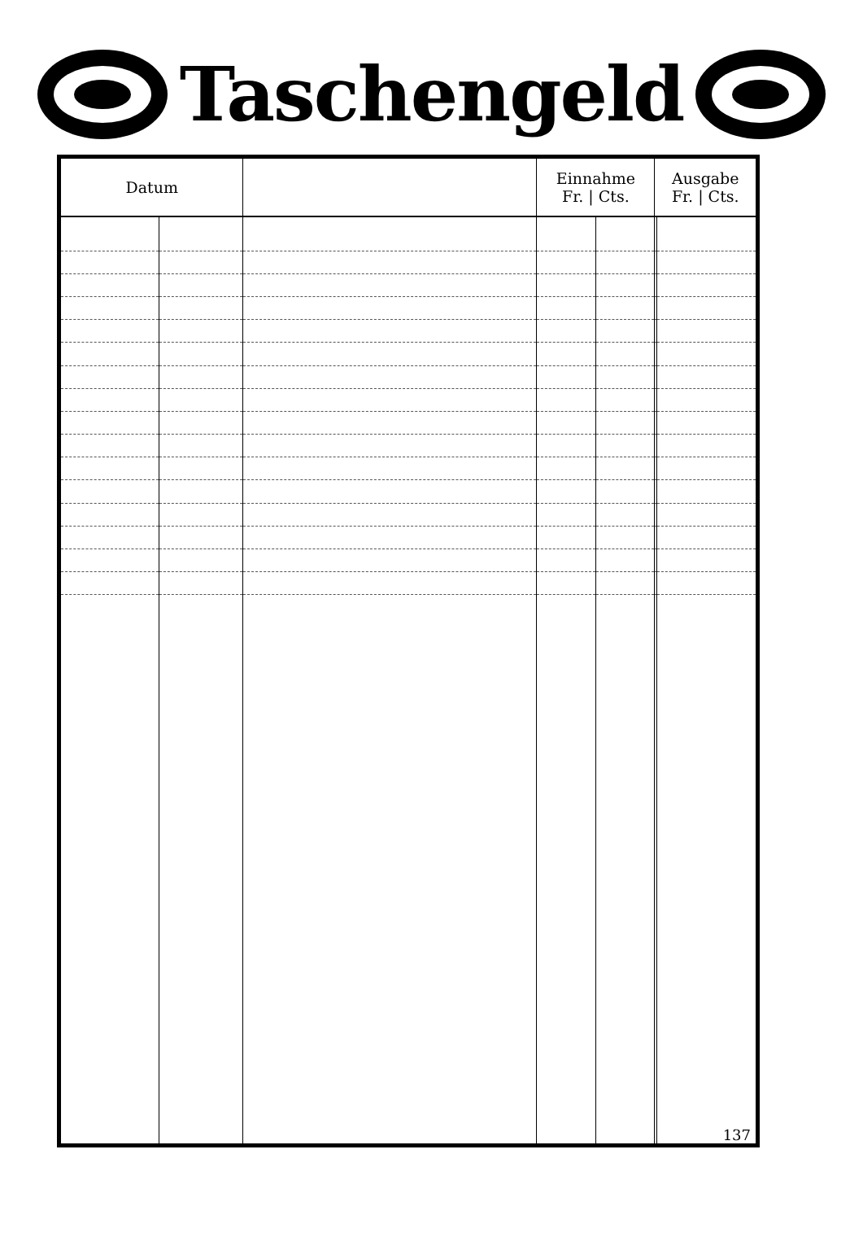Taschengeld
| Datum | | | Einnahme Fr. / Cts. | | Ausgabe Fr. / Cts. | |
| --- | --- | --- | --- | --- | --- | --- |
| | | | | | | 137 |